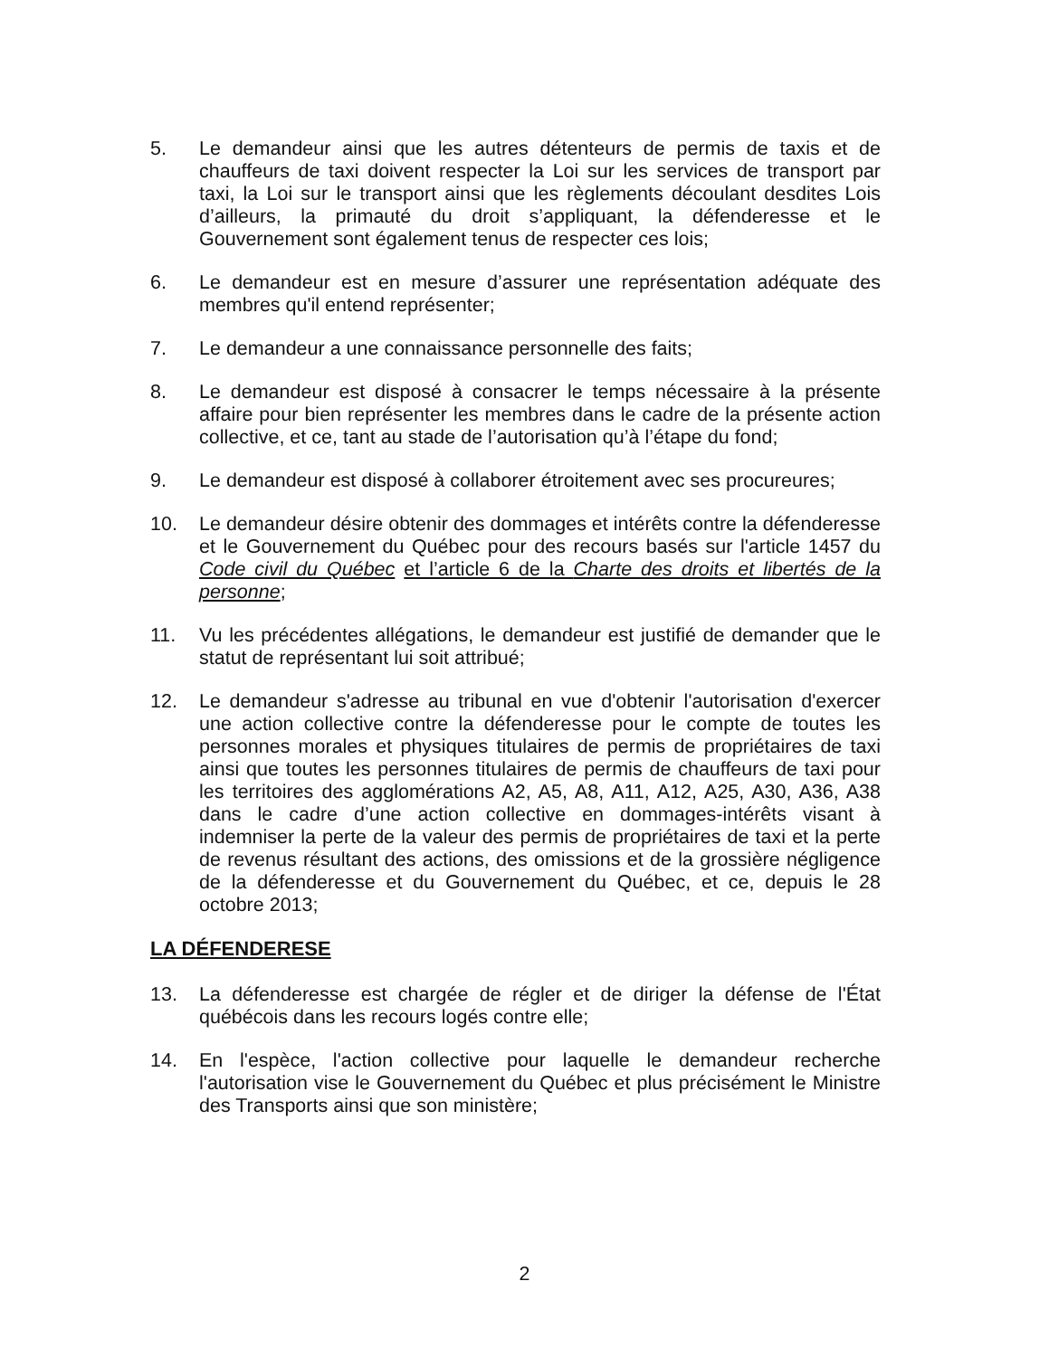5. Le demandeur ainsi que les autres détenteurs de permis de taxis et de chauffeurs de taxi doivent respecter la Loi sur les services de transport par taxi, la Loi sur le transport ainsi que les règlements découlant desdites Lois d’ailleurs, la primauté du droit s’appliquant, la défenderesse et le Gouvernement sont également tenus de respecter ces lois;
6. Le demandeur est en mesure d’assurer une représentation adéquate des membres qu'il entend représenter;
7. Le demandeur a une connaissance personnelle des faits;
8. Le demandeur est disposé à consacrer le temps nécessaire à la présente affaire pour bien représenter les membres dans le cadre de la présente action collective, et ce, tant au stade de l’autorisation qu’à l’étape du fond;
9. Le demandeur est disposé à collaborer étroitement avec ses procureures;
10. Le demandeur désire obtenir des dommages et intérêts contre la défenderesse et le Gouvernement du Québec pour des recours basés sur l'article 1457 du Code civil du Québec et l’article 6 de la Charte des droits et libertés de la personne;
11. Vu les précédentes allégations, le demandeur est justifié de demander que le statut de représentant lui soit attribué;
12. Le demandeur s'adresse au tribunal en vue d'obtenir l'autorisation d'exercer une action collective contre la défenderesse pour le compte de toutes les personnes morales et physiques titulaires de permis de propriétaires de taxi ainsi que toutes les personnes titulaires de permis de chauffeurs de taxi pour les territoires des agglomérations A2, A5, A8, A11, A12, A25, A30, A36, A38 dans le cadre d’une action collective en dommages-intérêts visant à indemniser la perte de la valeur des permis de propriétaires de taxi et la perte de revenus résultant des actions, des omissions et de la grossière négligence de la défenderesse et du Gouvernement du Québec, et ce, depuis le 28 octobre 2013;
LA DÉFENDERESE
13. La défenderesse est chargée de régler et de diriger la défense de l'État québécois dans les recours logés contre elle;
14. En l'espèce, l'action collective pour laquelle le demandeur recherche l'autorisation vise le Gouvernement du Québec et plus précisément le Ministre des Transports ainsi que son ministère;
2